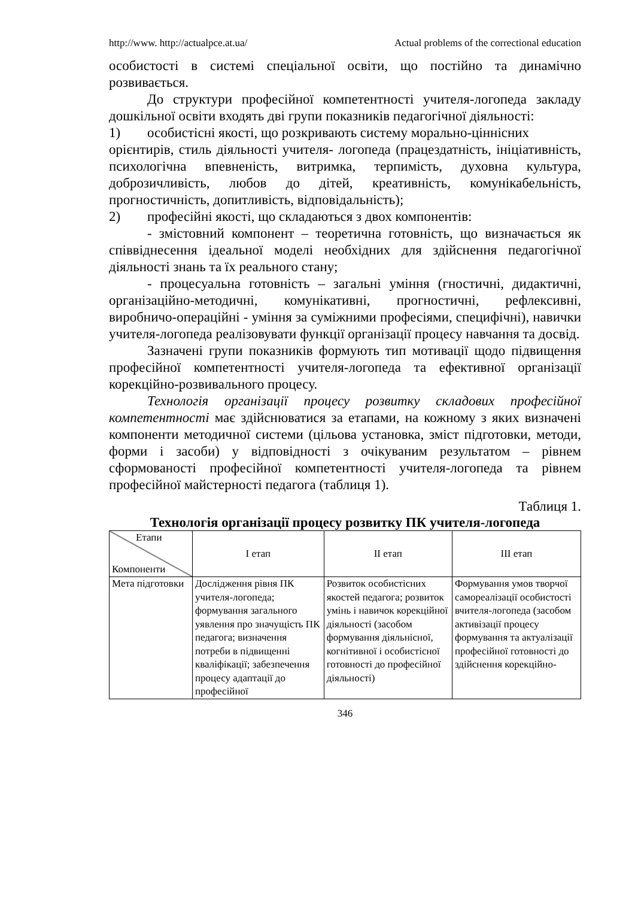http://www. http://actualpce.at.ua/ Actual problems of the correctional education
особистості в системі спеціальної освіти, що постійно та динамічно розвивається.
До структури професійної компетентності учителя-логопеда закладу дошкільної освіти входять дві групи показників педагогічної діяльності:
1) особистісні якості, що розкривають систему морально-ціннісних
орієнтирів, стиль діяльності учителя- логопеда (працездатність, ініціативність, психологічна впевненість, витримка, терпимість, духовна культура, доброзичливість, любов до дітей, креативність, комунікабельність, прогностичність, допитливість, відповідальність);
2) професійні якості, що складаються з двох компонентів:
- змістовний компонент – теоретична готовність, що визначається як співвіднесення ідеальної моделі необхідних для здійснення педагогічної діяльності знань та їх реального стану;
- процесуальна готовність – загальні уміння (гностичні, дидактичні, організаційно-методичні, комунікативні, прогностичні, рефлексивні, виробничо-операційні - уміння за суміжними професіями, специфічні), навички учителя-логопеда реалізовувати функції організації процесу навчання та досвід.
Зазначені групи показників формують тип мотивації щодо підвищення професійної компетентності учителя-логопеда та ефективної організації корекційно-розвивального процесу.
Технологія організації процесу розвитку складових професійної компетентності має здійснюватися за етапами, на кожному з яких визначені компоненти методичної системи (цільова установка, зміст підготовки, методи, форми і засоби) у відповідності з очікуваним результатом – рівнем сформованості професійної компетентності учителя-логопеда та рівнем професійної майстерності педагога (таблиця 1).
Таблиця 1.
Технологія організації процесу розвитку ПК учителя-логопеда
| Етапи Компоненти | І етап | ІІ етап | ІІІ етап |
| Мета підготовки | Дослідження рівня ПК учителя-логопеда; формування загального уявлення про значущість ПК педагога; визначення потреби в підвищенні кваліфікації; забезпечення процесу адаптації до професійної | Розвиток особистісних якостей педагога; розвиток умінь і навичок корекційної діяльності (засобом формування діяльнісної, когнітивної і особистісної готовності до професійної діяльності) | Формування умов творчої самореалізації особистості вчителя-логопеда (засобом активізації процесу формування та актуалізації професійної готовності до здійснення корекційно- |
346